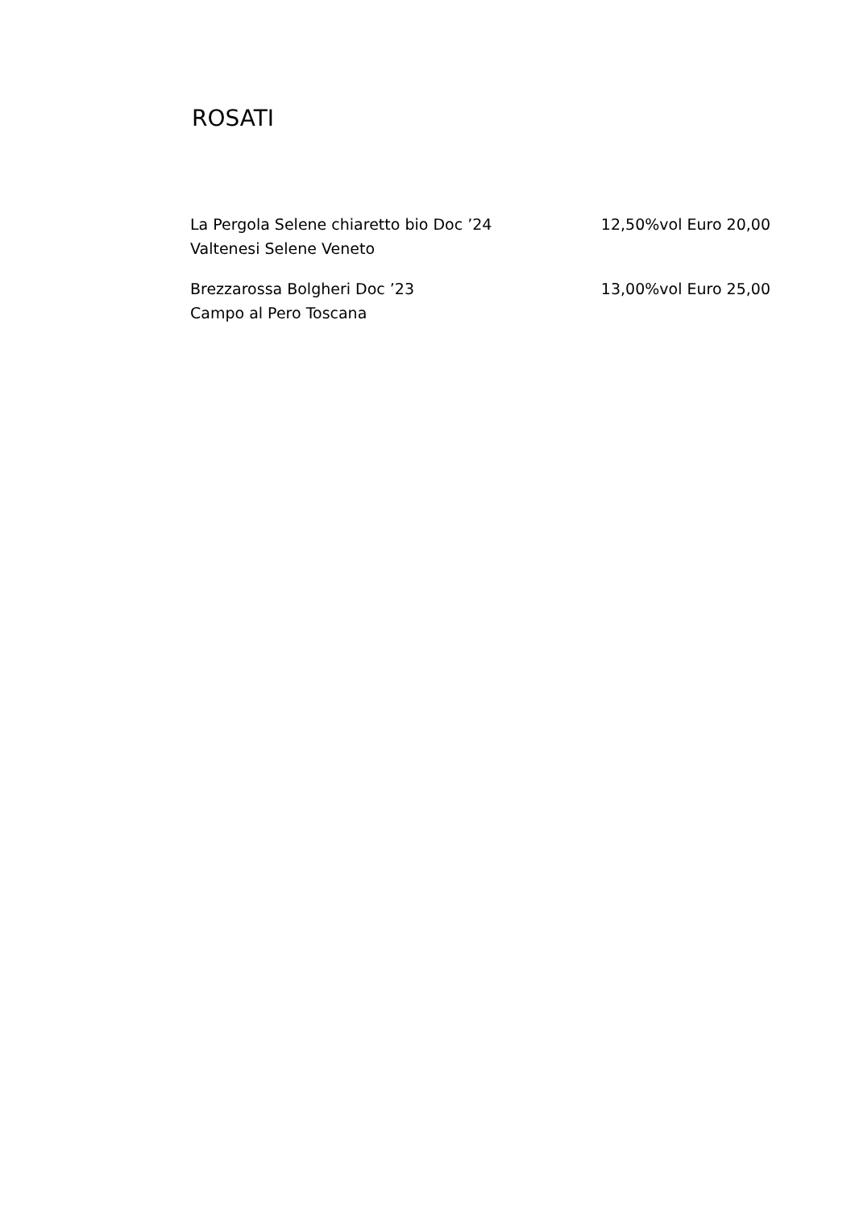ROSATI
La Pergola Selene chiaretto bio Doc ’24
Valtenesi Selene Veneto
12,50%vol Euro 20,00
Brezzarossa Bolgheri Doc ’23
Campo al Pero Toscana
13,00%vol Euro 25,00